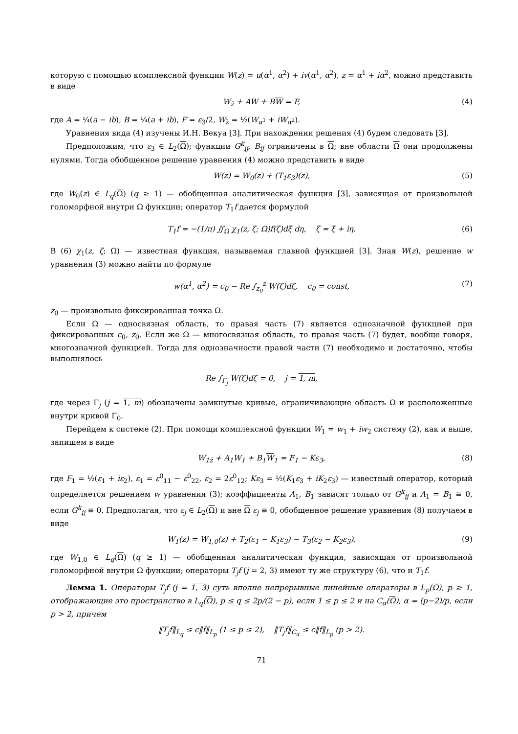которую с помощью комплексной функции W(z) = u(α<sup>1</sup>, α<sup>2</sup>) + iv(α<sup>1</sup>, α<sup>2</sup>), z = α<sup>1</sup> + iα<sup>2</sup>, можно представить в виде
W<sub>z̄</sub> + AW + BW = F, (4)
где A = ¼(a − ib), B = ¼(a + ib), F = ε<sub>3</sub>/2, W<sub>z̄</sub> = ½(W<sub>α<sup>1</sup></sub> + iW<sub>α<sup>2</sup></sub>).
Уравнения вида (4) изучены И.Н. Векуа [3]. При нахождении решения (4) будем следовать [3].
Предположим, что ε<sub>3</sub> ∈ L<sub>2</sub>(Ω); функции G<sup>k</sup><sub>ij</sub>, B<sub>ij</sub> ограничены в Ω; вне области Ω они продолжены нулями. Тогда обобщенное решение уравнения (4) можно представить в виде
W(z) = W<sub>0</sub>(z) + (T<sub>1</sub>ε<sub>3</sub>)(z), (5)
где W<sub>0</sub>(z) ∈ L<sub>q</sub>(Ω) (q ≥ 1) — обобщенная аналитическая функция [3], зависящая от произвольной голоморфной внутри Ω функции; оператор T<sub>1</sub>f дается формулой
T<sub>1</sub>f = −(1/π) ∬<sub>Ω</sub> χ<sub>1</sub>(z, ζ; Ω)f(ζ)dξ dη, ζ = ξ + iη. (6)
В (6) χ<sub>1</sub>(z, ζ; Ω) — известная функция, называемая главной функцией [3]. Зная W(z), решение w уравнения (3) можно найти по формуле
w(α<sup>1</sup>, α<sup>2</sup>) = c<sub>0</sub> − Re ∫<sub>z<sub>0</sub></sub><sup>z</sup> W(ζ)dζ, c<sub>0</sub> = const, (7)
z<sub>0</sub> — произвольно фиксированная точка Ω.
Если Ω — односвязная область, то правая часть (7) является однозначной функцией при фиксированных c<sub>0</sub>, z<sub>0</sub>. Если же Ω — многосвязная область, то правая часть (7) будет, вообще говоря, многозначной функцией. Тогда для однозначности правой части (7) необходимо и достаточно, чтобы выполнялось
Re ∫<sub>Γ<sub>j</sub></sub> W(ζ)dζ = 0, j = 1, m,
где через Γ<sub>j</sub> (j = 1, m) обозначены замкнутые кривые, ограничивающие область Ω и расположенные внутри кривой Γ<sub>0</sub>.
Перейдем к системе (2). При помощи комплексной функции W<sub>1</sub> = w<sub>1</sub> + iw<sub>2</sub> систему (2), как и выше, запишем в виде
W<sub>1z̄</sub> + A<sub>1</sub>W<sub>1</sub> + B<sub>1</sub>W<sub>1</sub> = F<sub>1</sub> − Kε<sub>3</sub>, (8)
где F<sub>1</sub> = ½(ε<sub>1</sub> + iε<sub>2</sub>), ε<sub>1</sub> = ε<sup>0</sup><sub>11</sub> − ε<sup>0</sup><sub>22</sub>, ε<sub>2</sub> = 2ε<sup>0</sup><sub>12</sub>; Kε<sub>3</sub> = ½(K<sub>1</sub>ε<sub>3</sub> + iK<sub>2</sub>ε<sub>3</sub>) — известный оператор, который определяется решением w уравнения (3); коэффициенты A<sub>1</sub>, B<sub>1</sub> зависят только от G<sup>k</sup><sub>ij</sub> и A<sub>1</sub> = B<sub>1</sub> ≡ 0, если G<sup>k</sup><sub>ij</sub> ≡ 0. Предполагая, что ε<sub>j</sub> ∈ L<sub>2</sub>(Ω) и вне Ω ε<sub>j</sub> ≡ 0, обобщенное решение уравнения (8) получаем в виде
W<sub>1</sub>(z) = W<sub>1,0</sub>(z) + T<sub>2</sub>(ε<sub>1</sub> − K<sub>1</sub>ε<sub>3</sub>) − T<sub>3</sub>(ε<sub>2</sub> − K<sub>2</sub>ε<sub>3</sub>), (9)
где W<sub>1,0</sub> ∈ L<sub>q</sub>(Ω) (q ≥ 1) — обобщенная аналитическая функция, зависящая от произвольной голоморфной внутри Ω функции; операторы T<sub>j</sub>f (j = 2, 3) имеют ту же структуру (6), что и T<sub>1</sub>f.
Лемма 1. Операторы T<sub>j</sub>f (j = 1, 3) суть вполне непрерывные линейные операторы в L<sub>p</sub>(Ω), p ≥ 1, отображающие это пространство в L<sub>q</sub>(Ω), p ≤ q ≤ 2p/(2 − p), если 1 ≤ p ≤ 2 и на C<sub>α</sub>(Ω), α = (p−2)/p, если p > 2, причем
‖T<sub>j</sub>f‖<sub>L<sub>q</sub></sub> ≤ c‖f‖<sub>L<sub>p</sub></sub> (1 ≤ p ≤ 2), ‖T<sub>j</sub>f‖<sub>C<sub>α</sub></sub> ≤ c‖f‖<sub>L<sub>p</sub></sub> (p > 2).
71